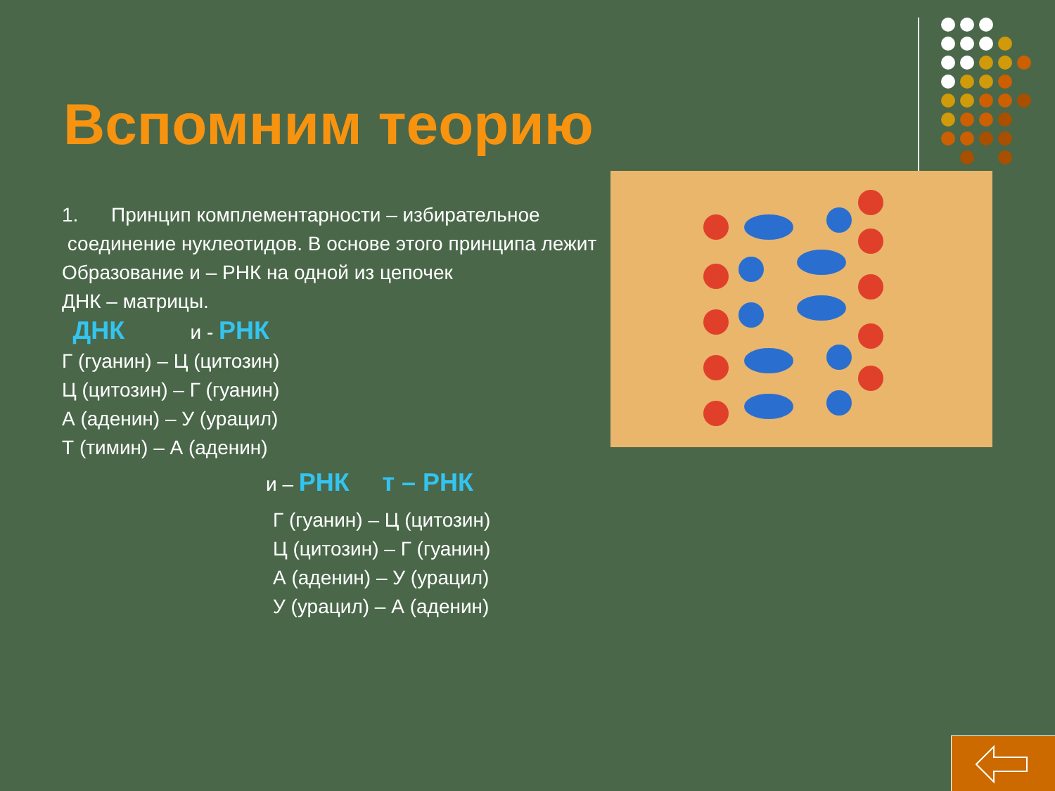Вспомним теорию
1. Принцип комплементарности – избирательное
соединение нуклеотидов. В основе этого принципа лежит
Образование и – РНК на одной из цепочек
ДНК – матрицы.
ДНК и - РНК
Г (гуанин) – Ц (цитозин)
Ц (цитозин) – Г (гуанин)
А (аденин) – У (урацил)
Т (тимин) – А (аденин)
и – РНК т – РНК
Г (гуанин) – Ц (цитозин)
Ц (цитозин) – Г (гуанин)
А (аденин) – У (урацил)
У (урацил) – А (аденин)